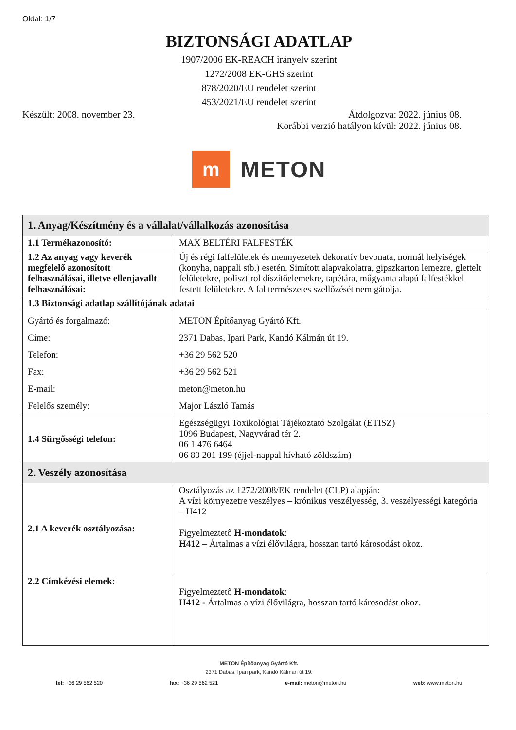Oldal: 1/7
BIZTONSÁGI ADATLAP
1907/2006 EK-REACH irányelv szerint
1272/2008 EK-GHS szerint
878/2020/EU rendelet szerint
453/2021/EU rendelet szerint
Készült: 2008. november 23. Átdolgozva: 2022. június 08.
Korábbi verzió hatályon kívül: 2022. június 08.
m
METON
| 1. Anyag/Készítmény és a vállalat/vállalkozás azonosítása | |
| --- | --- |
| 1.1 Termékazonosító: | MAX BELTÉRI FALFESTÉK |
| 1.2 Az anyag vagy keverék megfelelő azonosított felhasználásai, illetve ellenjavallt felhasználásai: | Új és régi falfelületek és mennyezetek dekoratív bevonata, normál helyiségek (konyha, nappali stb.) esetén. Simított alapvakolatra, gipszkarton lemezre, glettelt felületekre, polisztirol díszítőelemekre, tapétára, műgyanta alapú falfestékkel festett felületekre. A fal természetes szellőzését nem gátolja. |
| 1.3 Biztonsági adatlap szállítójának adatai | |
| Gyártó és forgalmazó: Címe: Telefon: Fax: E-mail: Felelős személy: | METON Építőanyag Gyártó Kft. 2371 Dabas, Ipari Park, Kandó Kálmán út 19. +36 29 562 520 +36 29 562 521 meton@meton.hu Major László Tamás |
| 1.4 Sürgősségi telefon: | Egészségügyi Toxikológiai Tájékoztató Szolgálat (ETISZ) 1096 Budapest, Nagyvárad tér 2. 06 1 476 6464 06 80 201 199 (éjjel-nappal hívható zöldszám) |
| 2. Veszély azonosítása | |
| 2.1 A keverék osztályozása: | Osztályozás az 1272/2008/EK rendelet (CLP) alapján: A vízi környezetre veszélyes – krónikus veszélyesség, 3. veszélyességi kategória – H412 Figyelmeztető H-mondatok : H412 – Ártalmas a vízi élővilágra, hosszan tartó károsodást okoz. |
| 2.2 Címkézési elemek: | Figyelmeztető H-mondatok : H412 - Ártalmas a vízi élővilágra, hosszan tartó károsodást okoz. |
METON Építőanyag Gyártó Kft.
2371 Dabas, Ipari park, Kandó Kálmán út 19.
tel: +36 29 562 520 fax: +36 29 562 521 e-mail: meton@meton.hu web: www.meton.hu